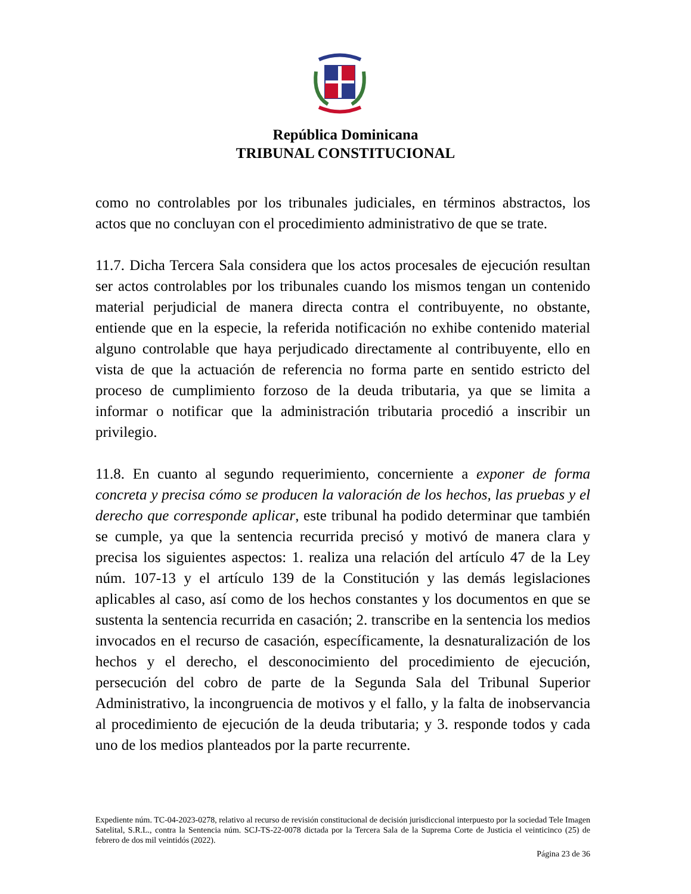República Dominicana
TRIBUNAL CONSTITUCIONAL
como no controlables por los tribunales judiciales, en términos abstractos, los actos que no concluyan con el procedimiento administrativo de que se trate.
11.7. Dicha Tercera Sala considera que los actos procesales de ejecución resultan ser actos controlables por los tribunales cuando los mismos tengan un contenido material perjudicial de manera directa contra el contribuyente, no obstante, entiende que en la especie, la referida notificación no exhibe contenido material alguno controlable que haya perjudicado directamente al contribuyente, ello en vista de que la actuación de referencia no forma parte en sentido estricto del proceso de cumplimiento forzoso de la deuda tributaria, ya que se limita a informar o notificar que la administración tributaria procedió a inscribir un privilegio.
11.8. En cuanto al segundo requerimiento, concerniente a exponer de forma concreta y precisa cómo se producen la valoración de los hechos, las pruebas y el derecho que corresponde aplicar, este tribunal ha podido determinar que también se cumple, ya que la sentencia recurrida precisó y motivó de manera clara y precisa los siguientes aspectos: 1. realiza una relación del artículo 47 de la Ley núm. 107-13 y el artículo 139 de la Constitución y las demás legislaciones aplicables al caso, así como de los hechos constantes y los documentos en que se sustenta la sentencia recurrida en casación; 2. transcribe en la sentencia los medios invocados en el recurso de casación, específicamente, la desnaturalización de los hechos y el derecho, el desconocimiento del procedimiento de ejecución, persecución del cobro de parte de la Segunda Sala del Tribunal Superior Administrativo, la incongruencia de motivos y el fallo, y la falta de inobservancia al procedimiento de ejecución de la deuda tributaria; y 3. responde todos y cada uno de los medios planteados por la parte recurrente.
Expediente núm. TC-04-2023-0278, relativo al recurso de revisión constitucional de decisión jurisdiccional interpuesto por la sociedad Tele Imagen Satelital, S.R.L., contra la Sentencia núm. SCJ-TS-22-0078 dictada por la Tercera Sala de la Suprema Corte de Justicia el veinticinco (25) de febrero de dos mil veintidós (2022).
Página 23 de 36